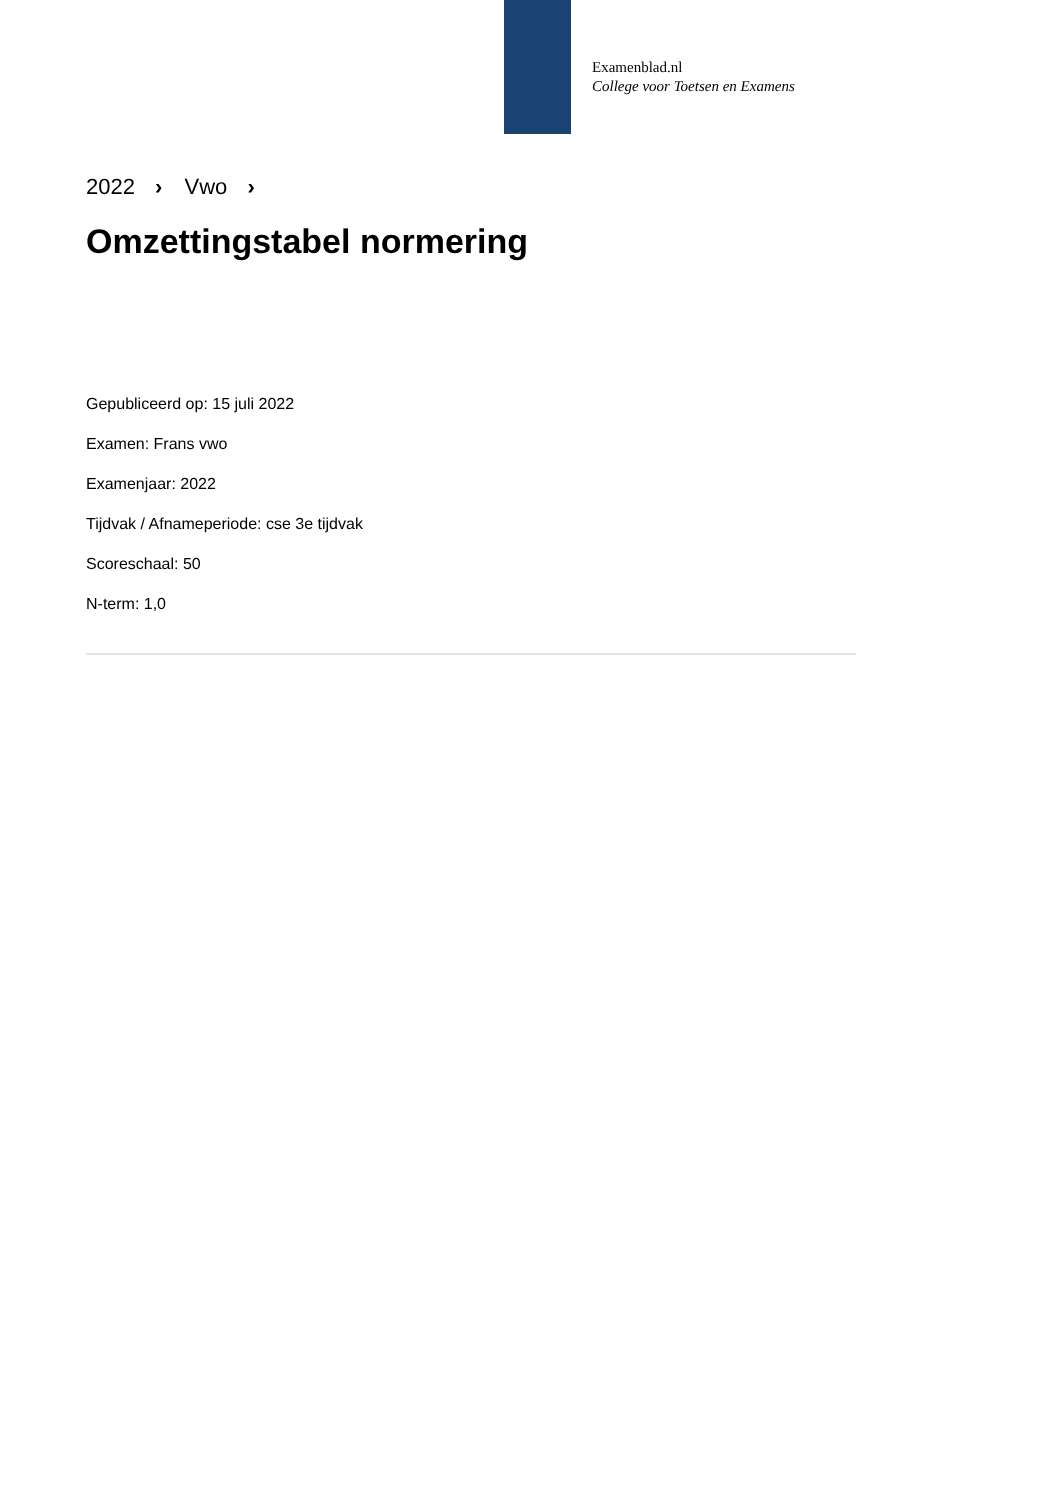Examenblad.nl
College voor Toetsen en Examens
2022 › Vwo ›
Omzettingstabel normering
Gepubliceerd op: 15 juli 2022
Examen: Frans vwo
Examenjaar: 2022
Tijdvak / Afnameperiode: cse 3e tijdvak
Scoreschaal: 50
N-term: 1,0